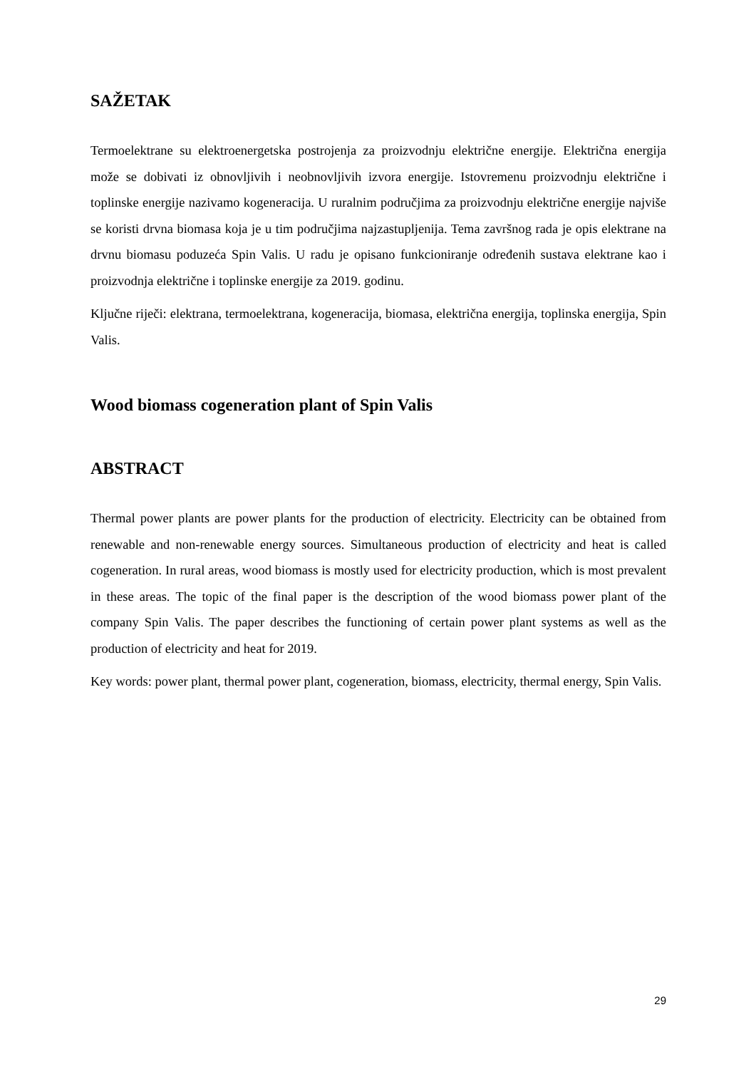SAŽETAK
Termoelektrane su elektroenergetska postrojenja za proizvodnju električne energije. Električna energija može se dobivati iz obnovljivih i neobnovljivih izvora energije. Istovremenu proizvodnju električne i toplinske energije nazivamo kogeneracija. U ruralnim područjima za proizvodnju električne energije najviše se koristi drvna biomasa koja je u tim područjima najzastupljenija. Tema završnog rada je opis elektrane na drvnu biomasu poduzeća Spin Valis. U radu je opisano funkcioniranje određenih sustava elektrane kao i proizvodnja električne i toplinske energije za 2019. godinu.
Ključne riječi: elektrana, termoelektrana, kogeneracija, biomasa, električna energija, toplinska energija, Spin Valis.
Wood biomass cogeneration plant of Spin Valis
ABSTRACT
Thermal power plants are power plants for the production of electricity. Electricity can be obtained from renewable and non-renewable energy sources. Simultaneous production of electricity and heat is called cogeneration. In rural areas, wood biomass is mostly used for electricity production, which is most prevalent in these areas. The topic of the final paper is the description of the wood biomass power plant of the company Spin Valis. The paper describes the functioning of certain power plant systems as well as the production of electricity and heat for 2019.
Key words: power plant, thermal power plant, cogeneration, biomass, electricity, thermal energy, Spin Valis.
29